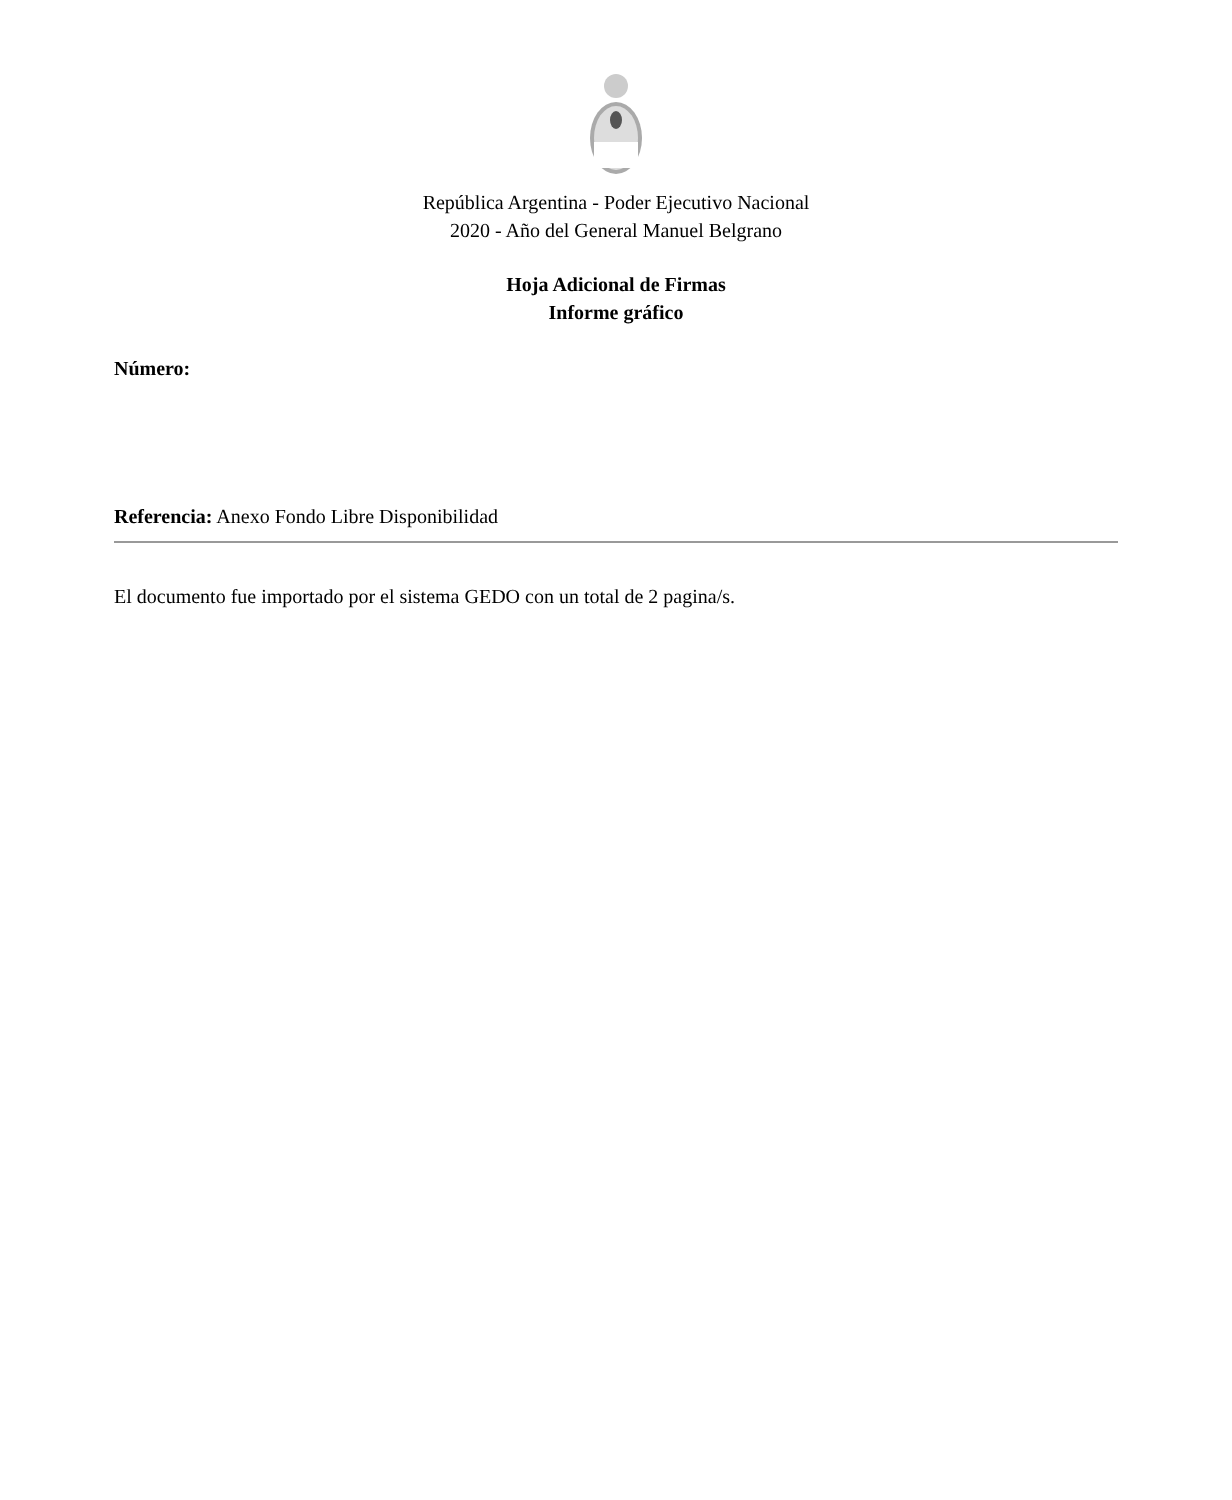República Argentina - Poder Ejecutivo Nacional
2020 - Año del General Manuel Belgrano
Hoja Adicional de Firmas
Informe gráfico
Número:
Referencia: Anexo Fondo Libre Disponibilidad
El documento fue importado por el sistema GEDO con un total de 2 pagina/s.